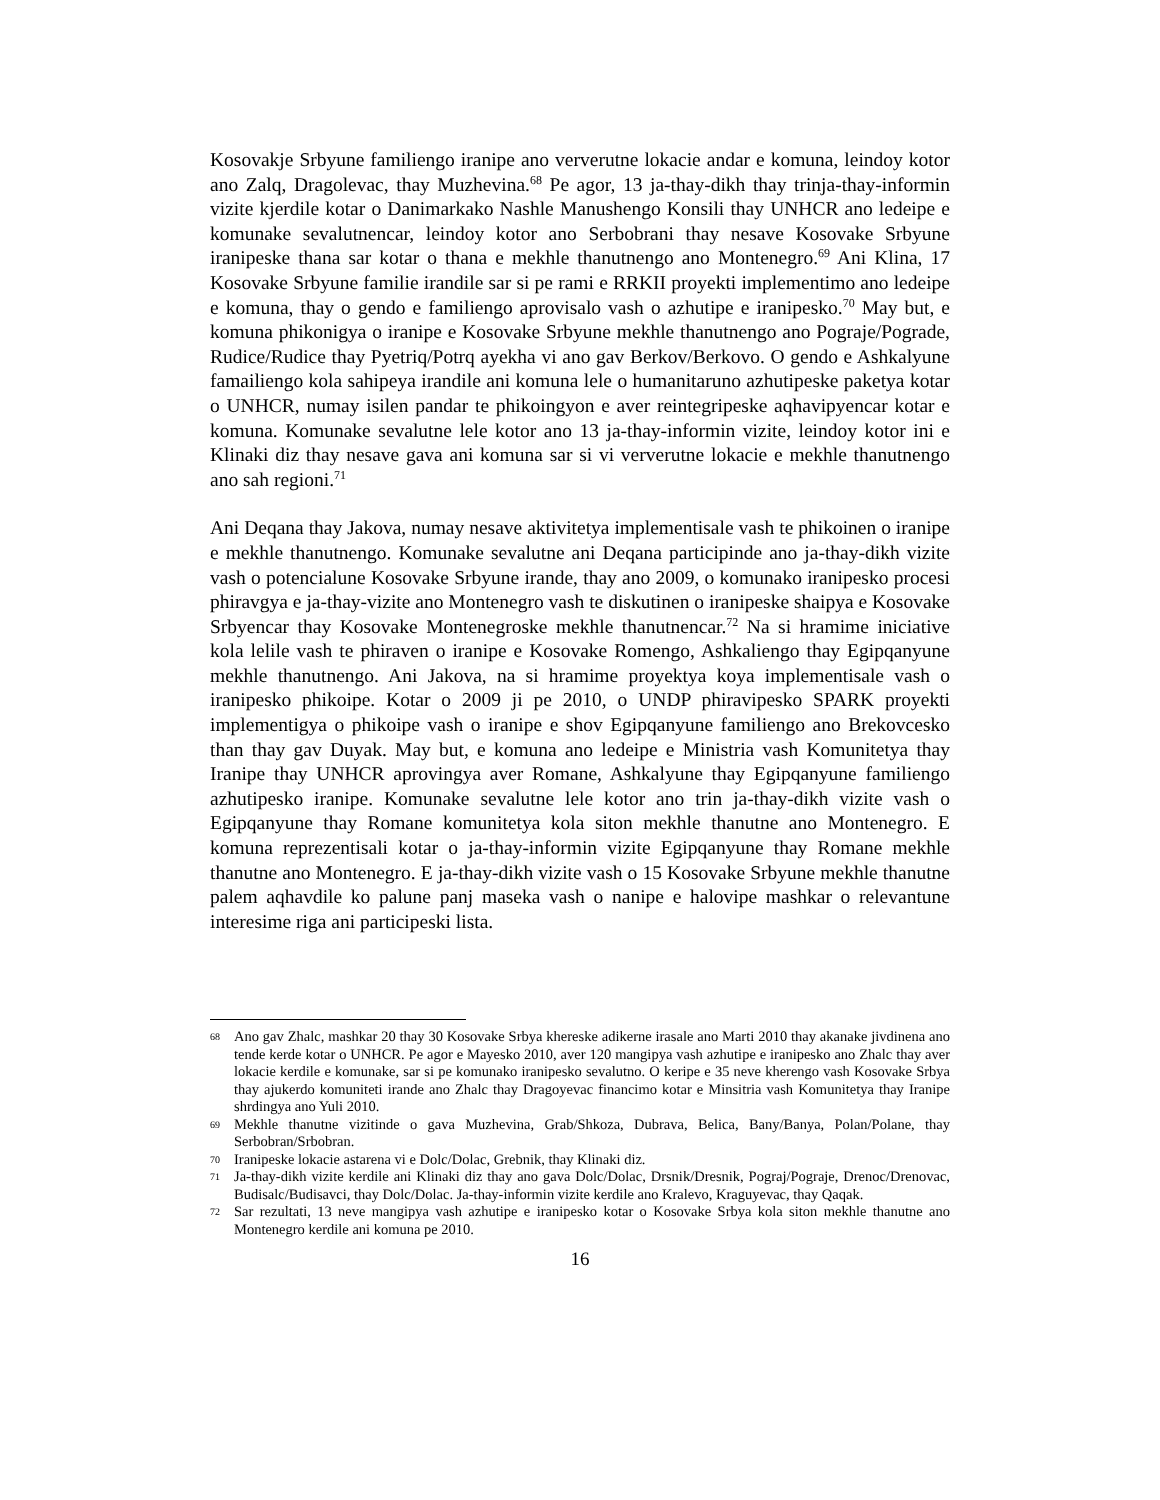Kosovakje Srbyune familiengo iranipe ano ververutne lokacie andar e komuna, leindoy kotor ano Zalq, Dragolevac, thay Muzhevina.<sup>68</sup> Pe agor, 13 ja-thay-dikh thay trinja-thay-informin vizite kjerdile kotar o Danimarkako Nashle Manushengo Konsili thay UNHCR ano ledeipe e komunake sevalutnencar, leindoy kotor ano Serbobrani thay nesave Kosovake Srbyune iranipeske thana sar kotar o thana e mekhle thanutnengo ano Montenegro.<sup>69</sup> Ani Klina, 17 Kosovake Srbyune familie irandile sar si pe rami e RRKII proyekti implementimo ano ledeipe e komuna, thay o gendo e familiengo aprovisalo vash o azhutipe e iranipesko.<sup>70</sup> May but, e komuna phikonigya o iranipe e Kosovake Srbyune mekhle thanutnengo ano Pograje/Pograde, Rudice/Rudice thay Pyetriq/Potrq ayekha vi ano gav Berkov/Berkovo. O gendo e Ashkalyune famailiengo kola sahipeya irandile ani komuna lele o humanitaruno azhutipeske paketya kotar o UNHCR, numay isilen pandar te phikoingyon e aver reintegripeske aqhavipyencar kotar e komuna. Komunake sevalutne lele kotor ano 13 ja-thay-informin vizite, leindoy kotor ini e Klinaki diz thay nesave gava ani komuna sar si vi ververutne lokacie e mekhle thanutnengo ano sah regioni.<sup>71</sup>
Ani Deqana thay Jakova, numay nesave aktivitetya implementisale vash te phikoinen o iranipe e mekhle thanutnengo. Komunake sevalutne ani Deqana participinde ano ja-thay-dikh vizite vash o potencialune Kosovake Srbyune irande, thay ano 2009, o komunako iranipesko procesi phiravgya e ja-thay-vizite ano Montenegro vash te diskutinen o iranipeske shaipya e Kosovake Srbyencar thay Kosovake Montenegroske mekhle thanutnencar.<sup>72</sup> Na si hramime iniciative kola lelile vash te phiraven o iranipe e Kosovake Romengo, Ashkaliengo thay Egipqanyune mekhle thanutnengo. Ani Jakova, na si hramime proyektya koya implementisale vash o iranipesko phikoipe. Kotar o 2009 ji pe 2010, o UNDP phiravipesko SPARK proyekti implementigya o phikoipe vash o iranipe e shov Egipqanyune familiengo ano Brekovcesko than thay gav Duyak. May but, e komuna ano ledeipe e Ministria vash Komunitetya thay Iranipe thay UNHCR aprovingya aver Romane, Ashkalyune thay Egipqanyune familiengo azhutipesko iranipe. Komunake sevalutne lele kotor ano trin ja-thay-dikh vizite vash o Egipqanyune thay Romane komunitetya kola siton mekhle thanutne ano Montenegro. E komuna reprezentisali kotar o ja-thay-informin vizite Egipqanyune thay Romane mekhle thanutne ano Montenegro. E ja-thay-dikh vizite vash o 15 Kosovake Srbyune mekhle thanutne palem aqhavdile ko palune panj maseka vash o nanipe e halovipe mashkar o relevantune interesime riga ani participeski lista.
68 Ano gav Zhalc, mashkar 20 thay 30 Kosovake Srbya khereske adikerne irasale ano Marti 2010 thay akanake jivdinena ano tende kerde kotar o UNHCR. Pe agor e Mayesko 2010, aver 120 mangipya vash azhutipe e iranipesko ano Zhalc thay aver lokacie kerdile e komunake, sar si pe komunako iranipesko sevalutno. O keripe e 35 neve kherengo vash Kosovake Srbya thay ajukerdo komuniteti irande ano Zhalc thay Dragoyevac financimo kotar e Minsitria vash Komunitetya thay Iranipe shrdingya ano Yuli 2010.
69 Mekhle thanutne vizitinde o gava Muzhevina, Grab/Shkoza, Dubrava, Belica, Bany/Banya, Polan/Polane, thay Serbobran/Srbobran.
70 Iranipeske lokacie astarena vi e Dolc/Dolac, Grebnik, thay Klinaki diz.
71 Ja-thay-dikh vizite kerdile ani Klinaki diz thay ano gava Dolc/Dolac, Drsnik/Dresnik, Pograj/Pograje, Drenoc/Drenovac, Budisalc/Budisavci, thay Dolc/Dolac. Ja-thay-informin vizite kerdile ano Kralevo, Kraguyevac, thay Qaqak.
72 Sar rezultati, 13 neve mangipya vash azhutipe e iranipesko kotar o Kosovake Srbya kola siton mekhle thanutne ano Montenegro kerdile ani komuna pe 2010.
16